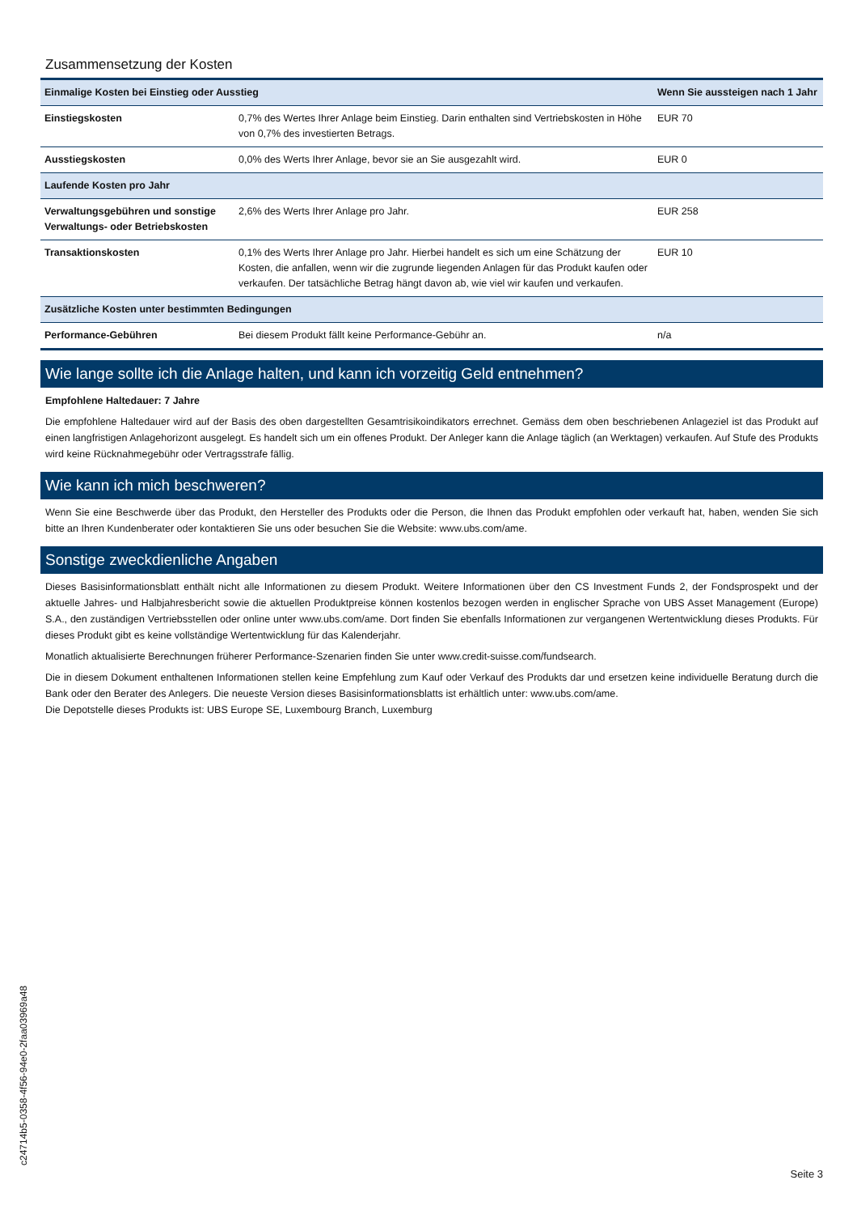Zusammensetzung der Kosten
| Einmalige Kosten bei Einstieg oder Ausstieg | | Wenn Sie aussteigen nach 1 Jahr |
| --- | --- | --- |
| Einstiegskosten | 0,7% des Wertes Ihrer Anlage beim Einstieg. Darin enthalten sind Vertriebskosten in Höhe von 0,7% des investierten Betrags. | EUR 70 |
| Ausstiegskosten | 0,0% des Werts Ihrer Anlage, bevor sie an Sie ausgezahlt wird. | EUR 0 |
| Laufende Kosten pro Jahr | | |
| Verwaltungsgebühren und sonstige Verwaltungs- oder Betriebskosten | 2,6% des Werts Ihrer Anlage pro Jahr. | EUR 258 |
| Transaktionskosten | 0,1% des Werts Ihrer Anlage pro Jahr. Hierbei handelt es sich um eine Schätzung der Kosten, die anfallen, wenn wir die zugrunde liegenden Anlagen für das Produkt kaufen oder verkaufen. Der tatsächliche Betrag hängt davon ab, wie viel wir kaufen und verkaufen. | EUR 10 |
| Zusätzliche Kosten unter bestimmten Bedingungen | | |
| Performance-Gebühren | Bei diesem Produkt fällt keine Performance-Gebühr an. | n/a |
Wie lange sollte ich die Anlage halten, und kann ich vorzeitig Geld entnehmen?
Empfohlene Haltedauer: 7 Jahre
Die empfohlene Haltedauer wird auf der Basis des oben dargestellten Gesamtrisikoindikators errechnet. Gemäss dem oben beschriebenen Anlageziel ist das Produkt auf einen langfristigen Anlagehorizont ausgelegt. Es handelt sich um ein offenes Produkt. Der Anleger kann die Anlage täglich (an Werktagen) verkaufen. Auf Stufe des Produkts wird keine Rücknahmegebühr oder Vertragsstrafe fällig.
Wie kann ich mich beschweren?
Wenn Sie eine Beschwerde über das Produkt, den Hersteller des Produkts oder die Person, die Ihnen das Produkt empfohlen oder verkauft hat, haben, wenden Sie sich bitte an Ihren Kundenberater oder kontaktieren Sie uns oder besuchen Sie die Website: www.ubs.com/ame.
Sonstige zweckdienliche Angaben
Dieses Basisinformationsblatt enthält nicht alle Informationen zu diesem Produkt. Weitere Informationen über den CS Investment Funds 2, der Fondsprospekt und der aktuelle Jahres- und Halbjahresbericht sowie die aktuellen Produktpreise können kostenlos bezogen werden in englischer Sprache von UBS Asset Management (Europe) S.A., den zuständigen Vertriebsstellen oder online unter www.ubs.com/ame. Dort finden Sie ebenfalls Informationen zur vergangenen Wertentwicklung dieses Produkts. Für dieses Produkt gibt es keine vollständige Wertentwicklung für das Kalenderjahr.
Monatlich aktualisierte Berechnungen früherer Performance-Szenarien finden Sie unter www.credit-suisse.com/fundsearch.
Die in diesem Dokument enthaltenen Informationen stellen keine Empfehlung zum Kauf oder Verkauf des Produkts dar und ersetzen keine individuelle Beratung durch die Bank oder den Berater des Anlegers. Die neueste Version dieses Basisinformationsblatts ist erhältlich unter: www.ubs.com/ame.
Die Depotstelle dieses Produkts ist: UBS Europe SE, Luxembourg Branch, Luxemburg
c24714b5-0358-4f56-94e0-2faa03969a48
Seite 3